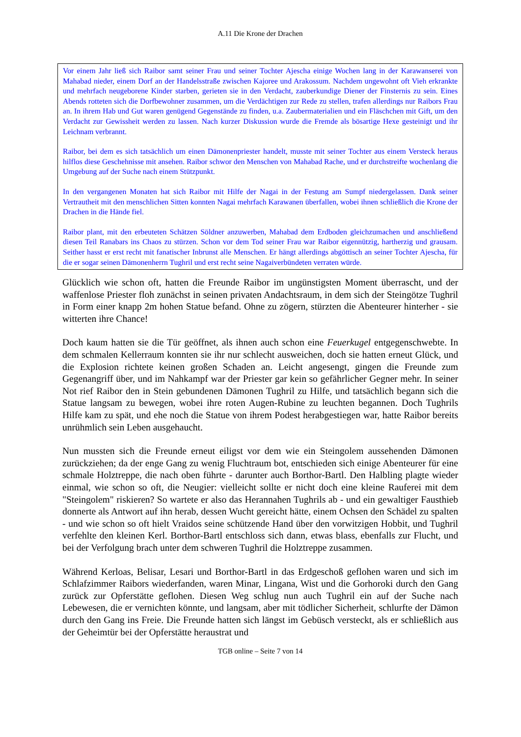A.11 Die Krone der Drachen
Vor einem Jahr ließ sich Raibor samt seiner Frau und seiner Tochter Ajescha einige Wochen lang in der Karawanserei von Mahabad nieder, einem Dorf an der Handelsstraße zwischen Kajoree und Arakossum. Nachdem ungewohnt oft Vieh erkrankte und mehrfach neugeborene Kinder starben, gerieten sie in den Verdacht, zauberkundige Diener der Finsternis zu sein. Eines Abends rotteten sich die Dorfbewohner zusammen, um die Verdächtigen zur Rede zu stellen, trafen allerdings nur Raibors Frau an. In ihrem Hab und Gut waren genügend Gegenstände zu finden, u.a. Zaubermaterialien und ein Fläschchen mit Gift, um den Verdacht zur Gewissheit werden zu lassen. Nach kurzer Diskussion wurde die Fremde als bösartige Hexe gesteinigt und ihr Leichnam verbrannt.
Raibor, bei dem es sich tatsächlich um einen Dämonenpriester handelt, musste mit seiner Tochter aus einem Versteck heraus hilflos diese Geschehnisse mit ansehen. Raibor schwor den Menschen von Mahabad Rache, und er durchstreifte wochenlang die Umgebung auf der Suche nach einem Stützpunkt.
In den vergangenen Monaten hat sich Raibor mit Hilfe der Nagai in der Festung am Sumpf niedergelassen. Dank seiner Vertrautheit mit den menschlichen Sitten konnten Nagai mehrfach Karawanen überfallen, wobei ihnen schließlich die Krone der Drachen in die Hände fiel.
Raibor plant, mit den erbeuteten Schätzen Söldner anzuwerben, Mahabad dem Erdboden gleichzumachen und anschließend diesen Teil Ranabars ins Chaos zu stürzen. Schon vor dem Tod seiner Frau war Raibor eigennützig, hartherzig und grausam. Seither hasst er erst recht mit fanatischer Inbrunst alle Menschen. Er hängt allerdings abgöttisch an seiner Tochter Ajescha, für die er sogar seinen Dämonenherrn Tughril und erst recht seine Nagaiverbündeten verraten würde.
Glücklich wie schon oft, hatten die Freunde Raibor im ungünstigsten Moment überrascht, und der waffenlose Priester floh zunächst in seinen privaten Andachtsraum, in dem sich der Steingötze Tughril in Form einer knapp 2m hohen Statue befand. Ohne zu zögern, stürzten die Abenteurer hinterher - sie witterten ihre Chance!
Doch kaum hatten sie die Tür geöffnet, als ihnen auch schon eine Feuerkugel entgegenschwebte. In dem schmalen Kellerraum konnten sie ihr nur schlecht ausweichen, doch sie hatten erneut Glück, und die Explosion richtete keinen großen Schaden an. Leicht angesengt, gingen die Freunde zum Gegenangriff über, und im Nahkampf war der Priester gar kein so gefährlicher Gegner mehr. In seiner Not rief Raibor den in Stein gebundenen Dämonen Tughril zu Hilfe, und tatsächlich begann sich die Statue langsam zu bewegen, wobei ihre roten Augen-Rubine zu leuchten begannen. Doch Tughrils Hilfe kam zu spät, und ehe noch die Statue von ihrem Podest herabgestiegen war, hatte Raibor bereits unrühmlich sein Leben ausgehaucht.
Nun mussten sich die Freunde erneut eiligst vor dem wie ein Steingolem aussehenden Dämonen zurückziehen; da der enge Gang zu wenig Fluchtraum bot, entschieden sich einige Abenteurer für eine schmale Holztreppe, die nach oben führte - darunter auch Borthor-Bartl. Den Halbling plagte wieder einmal, wie schon so oft, die Neugier: vielleicht sollte er nicht doch eine kleine Rauferei mit dem "Steingolem" riskieren? So wartete er also das Herannahen Tughrils ab - und ein gewaltiger Fausthieb donnerte als Antwort auf ihn herab, dessen Wucht gereicht hätte, einem Ochsen den Schädel zu spalten - und wie schon so oft hielt Vraidos seine schützende Hand über den vorwitzigen Hobbit, und Tughril verfehlte den kleinen Kerl. Borthor-Bartl entschloss sich dann, etwas blass, ebenfalls zur Flucht, und bei der Verfolgung brach unter dem schweren Tughril die Holztreppe zusammen.
Während Kerloas, Belisar, Lesari und Borthor-Bartl in das Erdgeschoß geflohen waren und sich im Schlafzimmer Raibors wiederfanden, waren Minar, Lingana, Wist und die Gorhoroki durch den Gang zurück zur Opferstätte geflohen. Diesen Weg schlug nun auch Tughril ein auf der Suche nach Lebewesen, die er vernichten könnte, und langsam, aber mit tödlicher Sicherheit, schlurfte der Dämon durch den Gang ins Freie. Die Freunde hatten sich längst im Gebüsch versteckt, als er schließlich aus der Geheimtür bei der Opferstätte heraustrat und
TGB online – Seite 7 von 14